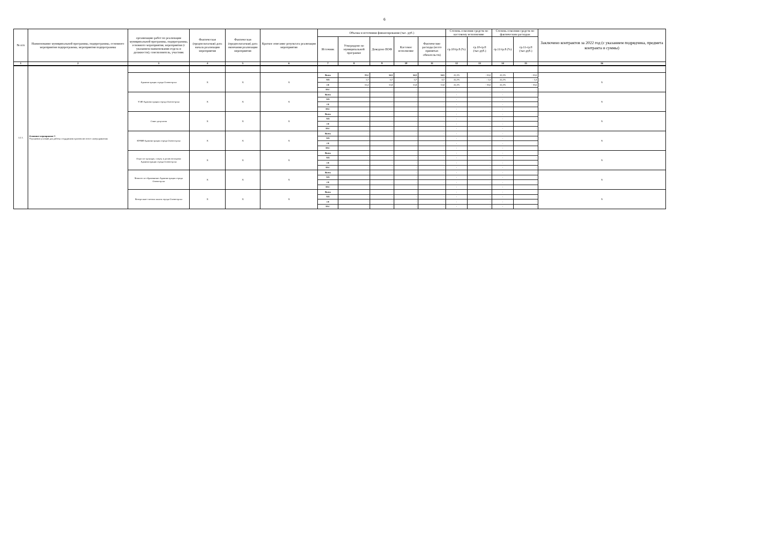6
| № п/п | Наименование муниципальной программы, подпрограммы, основного мероприятия подпрограммы, мероприятия подпрограммы | организацию работ по реализации муниципальной программы, подпрограммы, основного мероприятия, мероприятия (с указанием наименования отдела и должности); соисполнитель, участник | Фактическая (предполагаемая) дата начала реализации мероприятия | Фактическая (предполагаемая) дата окончания реализации мероприятия | Краткое описание результата реализации мероприятия | Объемы и источники финансирования (тыс. руб.) | | | | | Степень освоения средств по кассовому исполнению | | Степень освоения средств по фактическим расходам | | Заключено контрактов за 2022 год (с указанием подрядчика, предмета контракта и суммы) |
| --- | --- | --- | --- | --- | --- | --- | --- | --- | --- | --- | --- | --- | --- | --- | --- |
| | | | | | | Источник | Утверждено по муниципальной программе | Доведено ПОФ | Кассовое исполнение | Фактические расходы (всего принятых обязательств) | гр.10/гр.8 (%) | гр.10-гр.8 (тыс.руб.) | гр.11/гр.8 (%) | гр.11-гр.8 (тыс.руб.) | |
| 1 | 2 | 3 | 4 | 5 | 6 | 7 | 8 | 9 | 10 | 11 | 12 | 13 | 14 | 15 | 16 |
| 3.2.1. | Основное мероприятие 3 Улучшение условий для работы сотрудников органов местного самоуправления | | | | | | | | | | | | | | |
| | | Администрация города Оленегорска | Х | Х | Х | Всего | 35,1 | 14,5 | 14,5 | 14,5 | 41,3% | - 20,6 | 41,3% | - 20,6 | Х |
| | | | | | | МБ | 1,7 | 0,7 | 0,7 | 0,7 | 41,2% | - 1,0 | 41,2% | - 1,0 | |
| | | | | | | ОБ | 33,4 | 13,8 | 13,8 | 13,8 | 41,3% | - 19,6 | 41,3% | - 19,6 | |
| | | | | | | ВБС | - | - | - | - | - | - | - | - | |
| | | УЭФ Администрации города Оленегорска | Х | Х | Х | Всего | - | - | - | - | - | - | - | - | Х |
| | | | | | | МБ | - | - | - | - | - | - | - | - | |
| | | | | | | ОБ | - | - | - | - | - | - | - | - | |
| | | | | | | ВБС | - | - | - | - | - | - | - | - | |
| | | Совет депутатов | Х | Х | Х | Всего | - | - | - | - | - | - | - | - | Х |
| | | | | | | МБ | - | - | - | - | - | - | - | - | |
| | | | | | | ОБ | - | - | - | - | - | - | - | - | |
| | | | | | | ВБС | - | - | - | - | - | - | - | - | |
| | | КУМИ Администрации города Оленегорска | Х | Х | Х | Всего | - | - | - | - | - | - | - | - | Х |
| | | | | | | МБ | - | - | - | - | - | - | - | - | |
| | | | | | | ОБ | - | - | - | - | - | - | - | - | |
| | | | | | | ВБС | - | - | - | - | - | - | - | - | |
| | | Отдел по культуре, спорту и делам молодежи Администрации города Оленегорска | Х | Х | Х | Всего | - | - | - | - | - | - | - | - | Х |
| | | | | | | МБ | - | - | - | - | - | - | - | - | |
| | | | | | | ОБ | - | - | - | - | - | - | - | - | |
| | | | | | | ВБС | - | - | - | - | - | - | - | - | |
| | | Комитет по образованию Администрации города Оленегорска | Х | Х | Х | Всего | - | - | - | - | - | - | - | - | Х |
| | | | | | | МБ | - | - | - | - | - | - | - | - | |
| | | | | | | ОБ | - | - | - | - | - | - | - | - | |
| | | | | | | ВБС | - | - | - | - | - | - | - | - | |
| | | Контрольно-счетная палата города Оленегорска | Х | Х | Х | Всего | - | - | - | - | - | - | - | - | Х |
| | | | | | | МБ | - | - | - | - | - | - | - | - | |
| | | | | | | ОБ | - | - | - | - | - | - | - | - | |
| | | | | | | ВБС | - | - | - | - | - | - | - | - | |